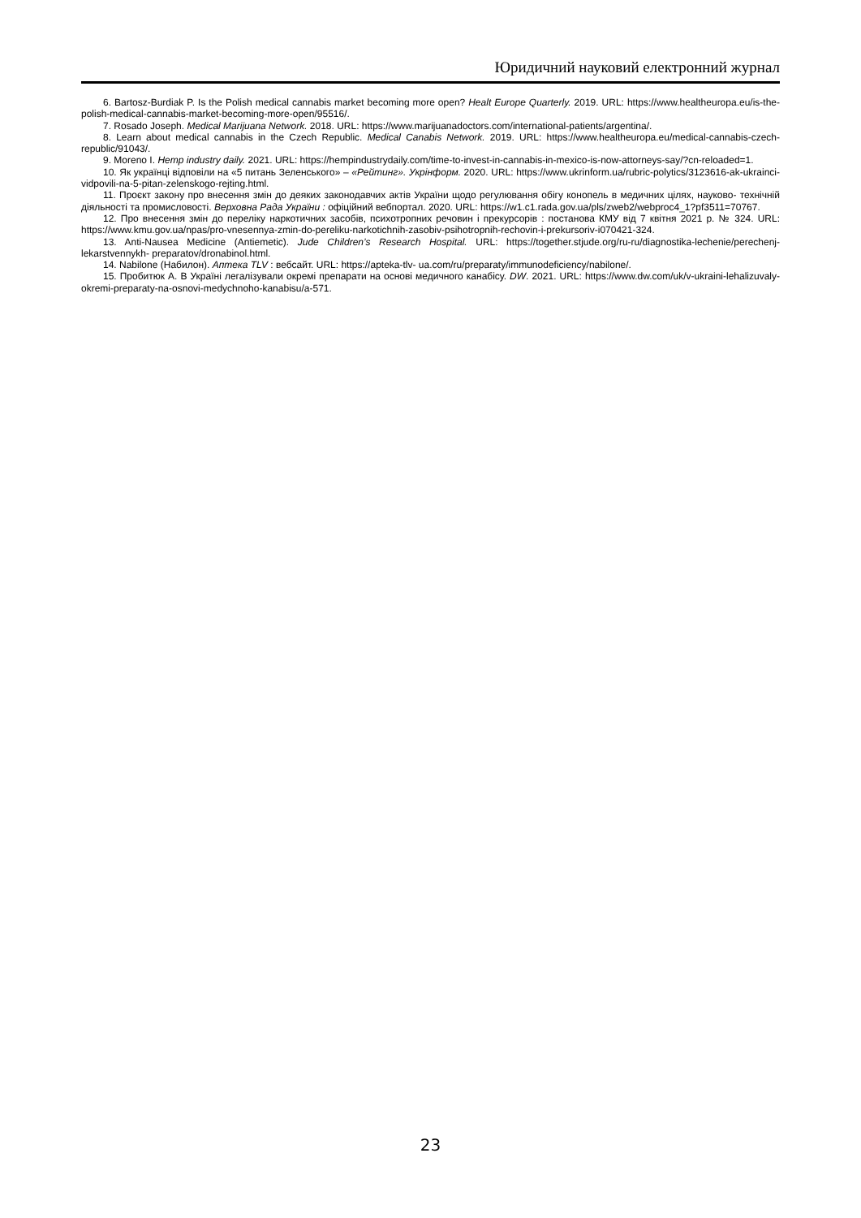Юридичний науковий електронний журнал
6. Bartosz-Burdiak P. Is the Polish medical cannabis market becoming more open? Healt Europe Quarterly. 2019. URL: https://www.healtheuropa.eu/is-the-polish-medical-cannabis-market-becoming-more-open/95516/.
7. Rosado Joseph. Medical Marijuana Network. 2018. URL: https://www.marijuanadoctors.com/international-patients/argentina/.
8. Learn about medical cannabis in the Czech Republic. Medical Canabis Network. 2019. URL: https://www.healtheuropa.eu/medical-cannabis-czech-republic/91043/.
9. Moreno I. Hemp industry daily. 2021. URL: https://hempindustrydaily.com/time-to-invest-in-cannabis-in-mexico-is-now-attorneys-say/?cn-reloaded=1.
10. Як українці відповіли на «5 питань Зеленського» – «Рейтинг». Укрінформ. 2020. URL: https://www.ukrinform.ua/rubric-polytics/3123616-ak-ukrainci-vidpovili-na-5-pitan-zelenskogo-rejting.html.
11. Проєкт закону про внесення змін до деяких законодавчих актів України щодо регулювання обігу конопель в медичних цілях, науково- технічній діяльності та промисловості. Верховна Рада України : офіційний вебпортал. 2020. URL: https://w1.c1.rada.gov.ua/pls/zweb2/webproc4_1?pf3511=70767.
12. Про внесення змін до переліку наркотичних засобів, психотропних речовин і прекурсорів : постанова КМУ від 7 квітня 2021 р. № 324. URL: https://www.kmu.gov.ua/npas/pro-vnesennya-zmin-do-pereliku-narkotichnih-zasobiv-psihotropnih-rechovin-i-prekursoriv-i070421-324.
13. Anti-Nausea Medicine (Antiemetic). Jude Children’s Research Hospital. URL: https://together.stjude.org/ru-ru/diagnostika-lechenie/perechenj-lekarstvennykh- preparatov/dronabinol.html.
14. Nabilone (Набилон). Аптека TLV : вебсайт. URL: https://apteka-tlv- ua.com/ru/preparaty/immunodeficiency/nabilone/.
15. Пробитюк А. В Україні легалізували окремі препарати на основі медичного канабісу. DW. 2021. URL: https://www.dw.com/uk/v-ukraini-lehalizuvaly-okremi-preparaty-na-osnovi-medychnoho-kanabisu/a-571.
23